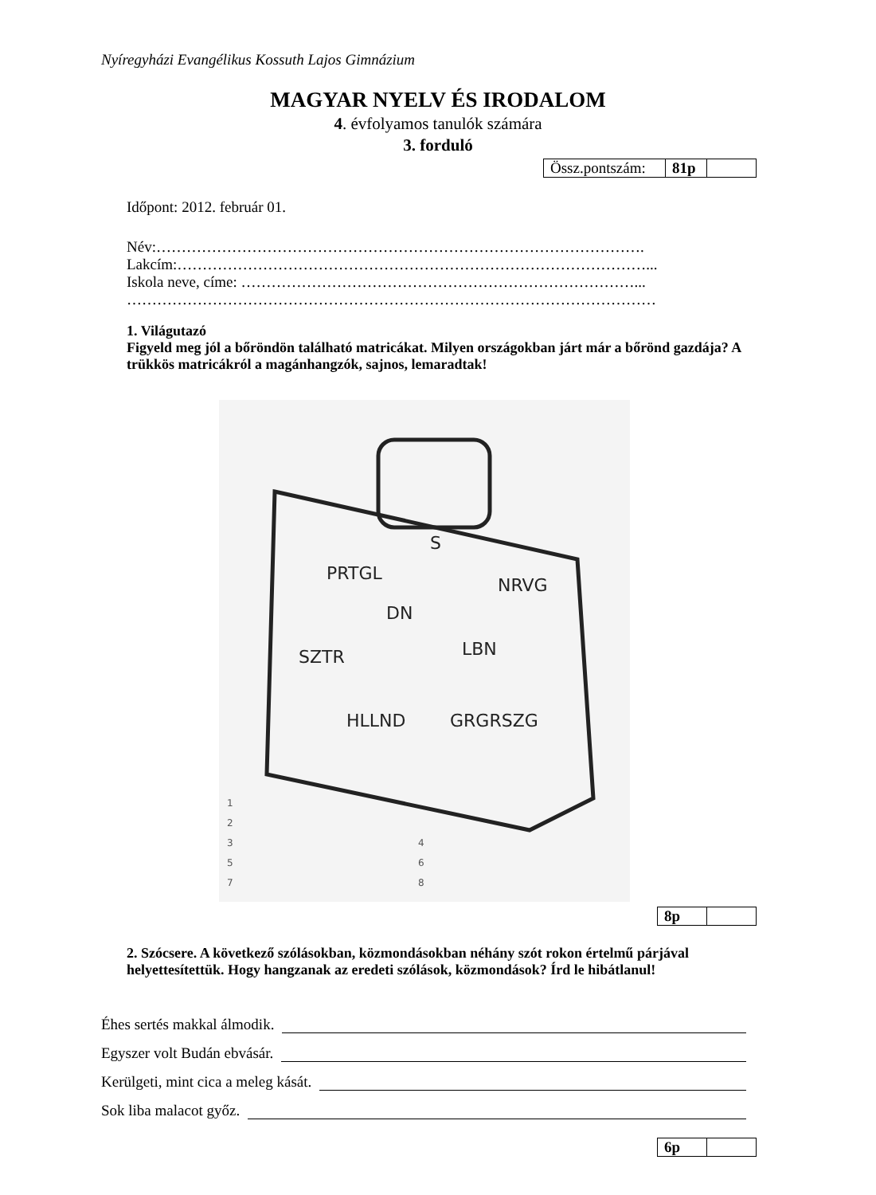Nyíregyházi Evangélikus Kossuth Lajos Gimnázium
MAGYAR NYELV ÉS IRODALOM
4. évfolyamos tanulók számára
3. forduló
| Össz.pontszám: | 81p | |
Időpont: 2012. február 01.
Név:…………………………………………………………………………………….
Lakcím:…………………………………………………………………………………...
Iskola neve, címe: ……………………………………………………………………...
……………………………………………………………………………………………
1. Világutazó
Figyeld meg jól a bőröndön található matricákat. Milyen országokban járt már a bőrönd gazdája? A trükkös matricákról a magánhangzók, sajnos, lemaradtak!
S
PRTGL
NRVG
DN
SZTR
LBN
HLLND
GRGRSZG
1
2
3
4
5
6
7
8
| 8p | |
2. Szócsere. A következő szólásokban, közmondásokban néhány szót rokon értelmű párjával helyettesítettük. Hogy hangzanak az eredeti szólások, közmondások? Írd le hibátlanul!
Éhes sertés makkal álmodik.
Egyszer volt Budán ebvásár.
Kerülgeti, mint cica a meleg kását.
Sok liba malacot győz.
| 6p | |